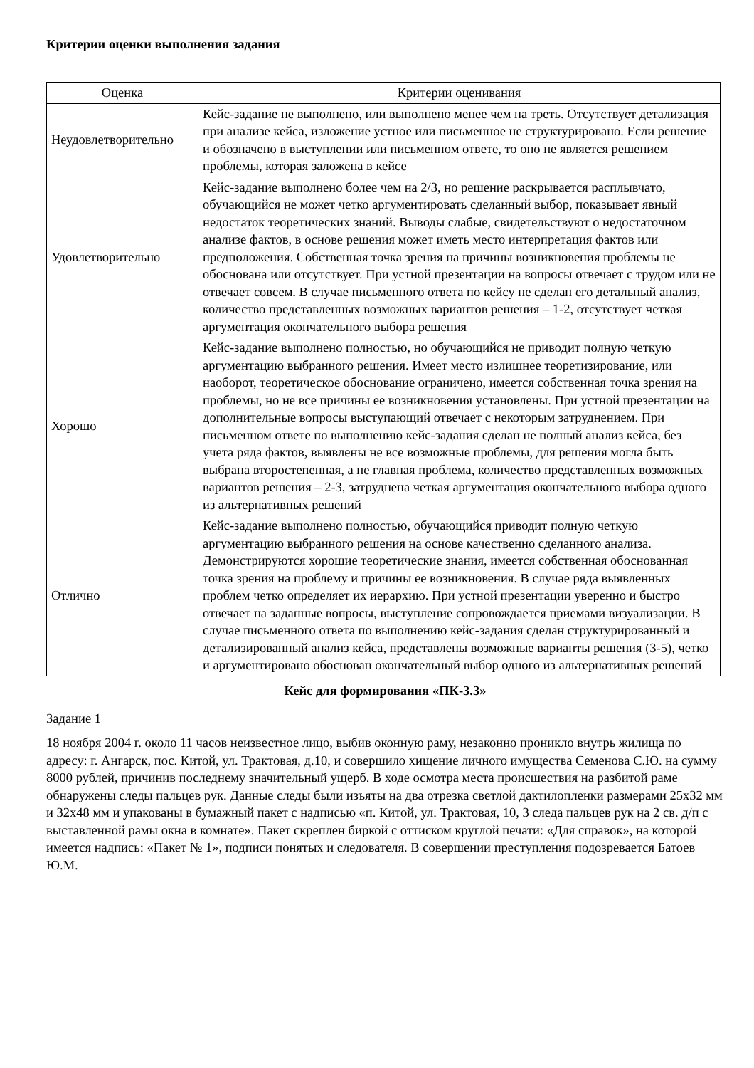Критерии оценки выполнения задания
| Оценка | Критерии оценивания |
| --- | --- |
| Неудовлетворительно | Кейс-задание не выполнено, или выполнено менее чем на треть. Отсутствует детализация при анализе кейса, изложение устное или письменное не структурировано. Если решение и обозначено в выступлении или письменном ответе, то оно не является решением проблемы, которая заложена в кейсе |
| Удовлетворительно | Кейс-задание выполнено более чем на 2/3, но решение раскрывается расплывчато, обучающийся не может четко аргументировать сделанный выбор, показывает явный недостаток теоретических знаний. Выводы слабые, свидетельствуют о недостаточном анализе фактов, в основе решения может иметь место интерпретация фактов или предположения. Собственная точка зрения на причины возникновения проблемы не обоснована или отсутствует. При устной презентации на вопросы отвечает с трудом или не отвечает совсем. В случае письменного ответа по кейсу не сделан его детальный анализ, количество представленных возможных вариантов решения – 1-2, отсутствует четкая аргументация окончательного выбора решения |
| Хорошо | Кейс-задание выполнено полностью, но обучающийся не приводит полную четкую аргументацию выбранного решения. Имеет место излишнее теоретизирование, или наоборот, теоретическое обоснование ограничено, имеется собственная точка зрения на проблемы, но не все причины ее возникновения установлены. При устной презентации на дополнительные вопросы выступающий отвечает с некоторым затруднением. При письменном ответе по выполнению кейс-задания сделан не полный анализ кейса, без учета ряда фактов, выявлены не все возможные проблемы, для решения могла быть выбрана второстепенная, а не главная проблема, количество представленных возможных вариантов решения – 2-3, затруднена четкая аргументация окончательного выбора одного из альтернативных решений |
| Отлично | Кейс-задание выполнено полностью, обучающийся приводит полную четкую аргументацию выбранного решения на основе качественно сделанного анализа. Демонстрируются хорошие теоретические знания, имеется собственная обоснованная точка зрения на проблему и причины ее возникновения. В случае ряда выявленных проблем четко определяет их иерархию. При устной презентации уверенно и быстро отвечает на заданные вопросы, выступление сопровождается приемами визуализации. В случае письменного ответа по выполнению кейс-задания сделан структурированный и детализированный анализ кейса, представлены возможные варианты решения (3-5), четко и аргументировано обоснован окончательный выбор одного из альтернативных решений |
Кейс для формирования «ПК-3.3»
Задание 1
18 ноября 2004 г. около 11 часов неизвестное лицо, выбив оконную раму, незаконно проникло внутрь жилища по адресу: г. Ангарск, пос. Китой, ул. Трактовая, д.10, и совершило хищение личного имущества Семенова С.Ю. на сумму 8000 рублей, причинив последнему значительный ущерб. В ходе осмотра места происшествия на разбитой раме обнаружены следы пальцев рук. Данные следы были изъяты на два отрезка светлой дактилопленки размерами 25х32 мм и 32х48 мм и упакованы в бумажный пакет с надписью «п. Китой, ул. Трактовая, 10, 3 следа пальцев рук на 2 св. д/п с выставленной рамы окна в комнате». Пакет скреплен биркой с оттиском круглой печати: «Для справок», на которой имеется надпись: «Пакет № 1», подписи понятых и следователя. В совершении преступления подозревается Батоев Ю.М.